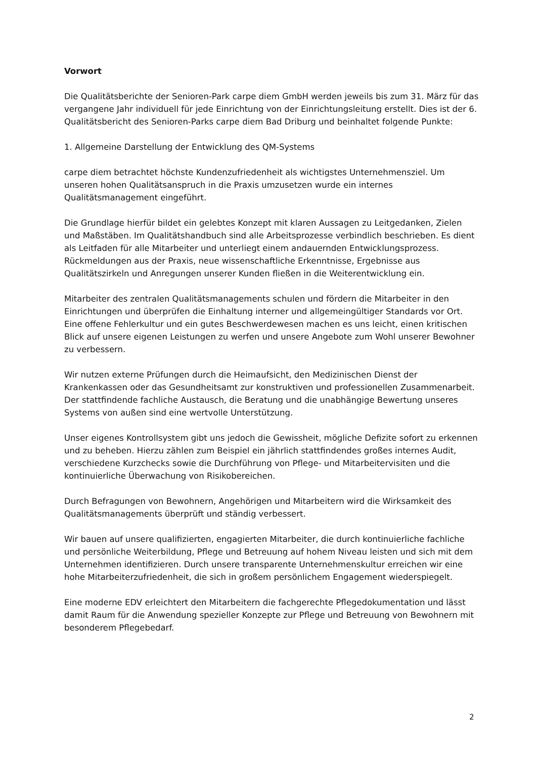Vorwort
Die Qualitätsberichte der Senioren-Park carpe diem GmbH werden jeweils bis zum 31. März für das vergangene Jahr individuell für jede Einrichtung von der Einrichtungsleitung erstellt. Dies ist der 6. Qualitätsbericht des Senioren-Parks carpe diem Bad Driburg und beinhaltet folgende Punkte:
1. Allgemeine Darstellung der Entwicklung des QM-Systems
carpe diem betrachtet höchste Kundenzufriedenheit als wichtigstes Unternehmensziel. Um unseren hohen Qualitätsanspruch in die Praxis umzusetzen wurde ein internes Qualitätsmanagement eingeführt.
Die Grundlage hierfür bildet ein gelebtes Konzept mit klaren Aussagen zu Leitgedanken, Zielen und Maßstäben. Im Qualitätshandbuch sind alle Arbeitsprozesse verbindlich beschrieben. Es dient als Leitfaden für alle Mitarbeiter und unterliegt einem andauernden Entwicklungsprozess. Rückmeldungen aus der Praxis, neue wissenschaftliche Erkenntnisse, Ergebnisse aus Qualitätszirkeln und Anregungen unserer Kunden fließen in die Weiterentwicklung ein.
Mitarbeiter des zentralen Qualitätsmanagements schulen und fördern die Mitarbeiter in den Einrichtungen und überprüfen die Einhaltung interner und allgemeingültiger Standards vor Ort. Eine offene Fehlerkultur und ein gutes Beschwerdewesen machen es uns leicht, einen kritischen Blick auf unsere eigenen Leistungen zu werfen und unsere Angebote zum Wohl unserer Bewohner zu verbessern.
Wir nutzen externe Prüfungen durch die Heimaufsicht, den Medizinischen Dienst der Krankenkassen oder das Gesundheitsamt zur konstruktiven und professionellen Zusammenarbeit. Der stattfindende fachliche Austausch, die Beratung und die unabhängige Bewertung unseres Systems von außen sind eine wertvolle Unterstützung.
Unser eigenes Kontrollsystem gibt uns jedoch die Gewissheit, mögliche Defizite sofort zu erkennen und zu beheben. Hierzu zählen zum Beispiel ein jährlich stattfindendes großes internes Audit, verschiedene Kurzchecks sowie die Durchführung von Pflege- und Mitarbeitervisiten und die kontinuierliche Überwachung von Risikobereichen.
Durch Befragungen von Bewohnern, Angehörigen und Mitarbeitern wird die Wirksamkeit des Qualitätsmanagements überprüft und ständig verbessert.
Wir bauen auf unsere qualifizierten, engagierten Mitarbeiter, die durch kontinuierliche fachliche und persönliche Weiterbildung, Pflege und Betreuung auf hohem Niveau leisten und sich mit dem Unternehmen identifizieren. Durch unsere transparente Unternehmenskultur erreichen wir eine hohe Mitarbeiterzufriedenheit, die sich in großem persönlichem Engagement wiederspiegelt.
Eine moderne EDV erleichtert den Mitarbeitern die fachgerechte Pflegedokumentation und lässt damit Raum für die Anwendung spezieller Konzepte zur Pflege und Betreuung von Bewohnern mit besonderem Pflegebedarf.
2